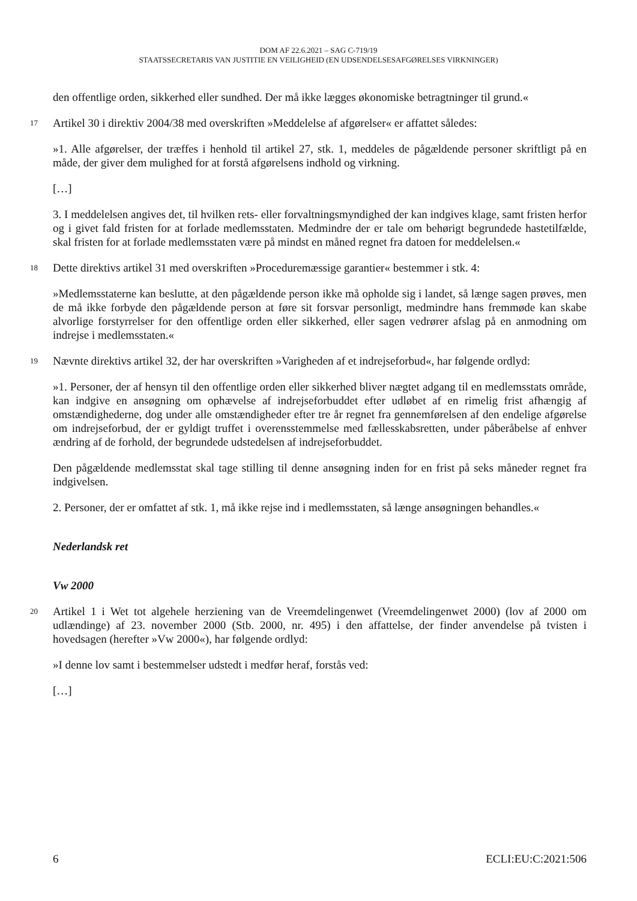DOM AF 22.6.2021 – SAG C-719/19
STAATSSECRETARIS VAN JUSTITIE EN VEILIGHEID (EN UDSENDELSESAFGØRELSES VIRKNINGER)
den offentlige orden, sikkerhed eller sundhed. Der må ikke lægges økonomiske betragtninger til grund.«
17
Artikel 30 i direktiv 2004/38 med overskriften »Meddelelse af afgørelser« er affattet således:
»1. Alle afgørelser, der træffes i henhold til artikel 27, stk. 1, meddeles de pågældende personer skriftligt på en måde, der giver dem mulighed for at forstå afgørelsens indhold og virkning.
[…]
3. I meddelelsen angives det, til hvilken rets- eller forvaltningsmyndighed der kan indgives klage, samt fristen herfor og i givet fald fristen for at forlade medlemsstaten. Medmindre der er tale om behørigt begrundede hastetilfælde, skal fristen for at forlade medlemsstaten være på mindst en måned regnet fra datoen for meddelelsen.«
18
Dette direktivs artikel 31 med overskriften »Proceduremæssige garantier« bestemmer i stk. 4:
»Medlemsstaterne kan beslutte, at den pågældende person ikke må opholde sig i landet, så længe sagen prøves, men de må ikke forbyde den pågældende person at føre sit forsvar personligt, medmindre hans fremmøde kan skabe alvorlige forstyrrelser for den offentlige orden eller sikkerhed, eller sagen vedrører afslag på en anmodning om indrejse i medlemsstaten.«
19
Nævnte direktivs artikel 32, der har overskriften »Varigheden af et indrejseforbud«, har følgende ordlyd:
»1. Personer, der af hensyn til den offentlige orden eller sikkerhed bliver nægtet adgang til en medlemsstats område, kan indgive en ansøgning om ophævelse af indrejseforbuddet efter udløbet af en rimelig frist afhængig af omstændighederne, dog under alle omstændigheder efter tre år regnet fra gennemførelsen af den endelige afgørelse om indrejseforbud, der er gyldigt truffet i overensstemmelse med fællesskabsretten, under påberåbelse af enhver ændring af de forhold, der begrundede udstedelsen af indrejseforbuddet.
Den pågældende medlemsstat skal tage stilling til denne ansøgning inden for en frist på seks måneder regnet fra indgivelsen.
2. Personer, der er omfattet af stk. 1, må ikke rejse ind i medlemsstaten, så længe ansøgningen behandles.«
Nederlandsk ret
Vw 2000
20
Artikel 1 i Wet tot algehele herziening van de Vreemdelingenwet (Vreemdelingenwet 2000) (lov af 2000 om udlændinge) af 23. november 2000 (Stb. 2000, nr. 495) i den affattelse, der finder anvendelse på tvisten i hovedsagen (herefter »Vw 2000«), har følgende ordlyd:
»I denne lov samt i bestemmelser udstedt i medfør heraf, forstås ved:
[…]
6 ECLI:EU:C:2021:506